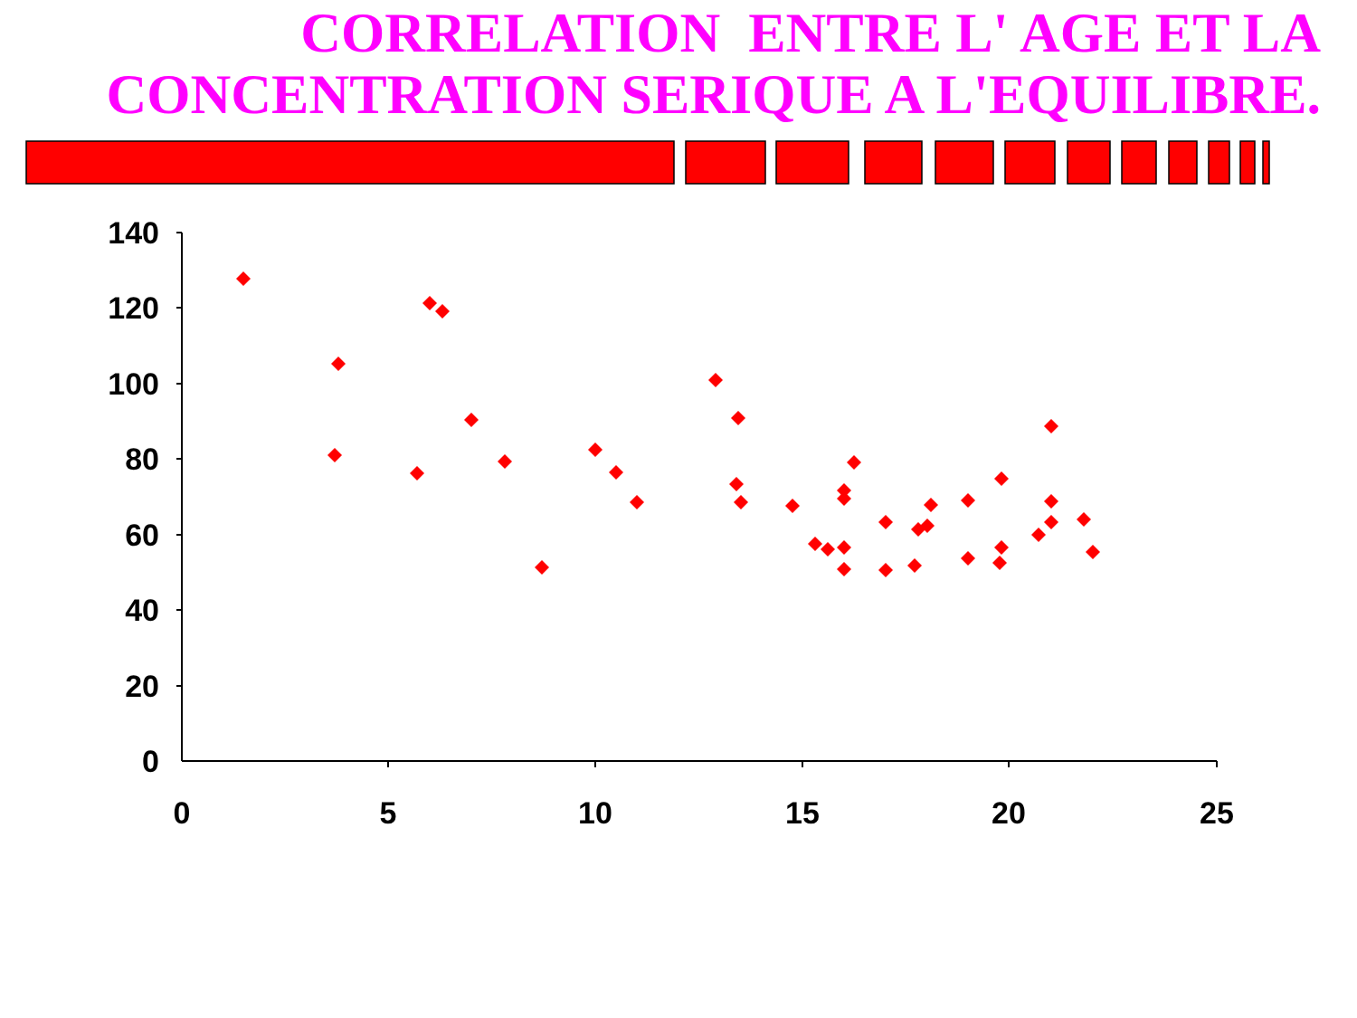CORRELATION ENTRE L' AGE ET LA
CONCENTRATION SERIQUE A L'EQUILIBRE.
140
120
100
80
60
40
20
0
0
5
10
15
20
25